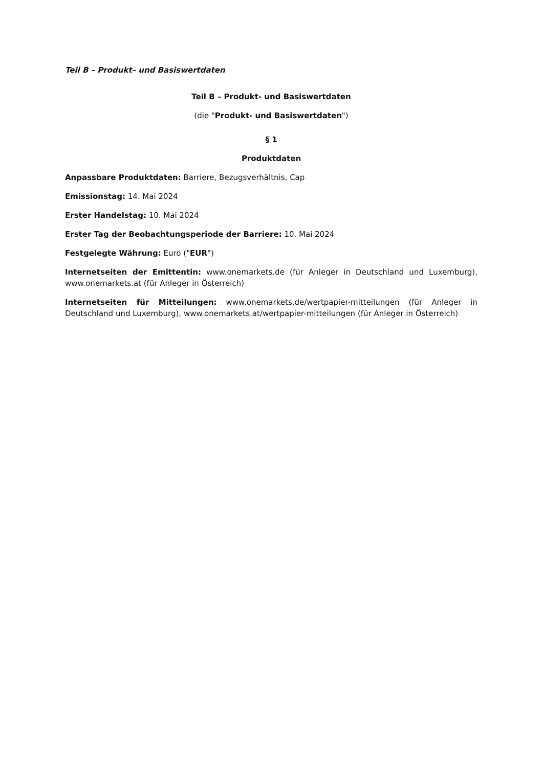Teil B – Produkt– und Basiswertdaten
Teil B – Produkt- und Basiswertdaten
(die "Produkt- und Basiswertdaten")
§ 1
Produktdaten
Anpassbare Produktdaten: Barriere, Bezugsverhältnis, Cap
Emissionstag: 14. Mai 2024
Erster Handelstag: 10. Mai 2024
Erster Tag der Beobachtungsperiode der Barriere: 10. Mai 2024
Festgelegte Währung: Euro ("EUR")
Internetseiten der Emittentin: www.onemarkets.de (für Anleger in Deutschland und Luxemburg), www.onemarkets.at (für Anleger in Österreich)
Internetseiten für Mitteilungen: www.onemarkets.de/wertpapier-mitteilungen (für Anleger in Deutschland und Luxemburg), www.onemarkets.at/wertpapier-mitteilungen (für Anleger in Österreich)